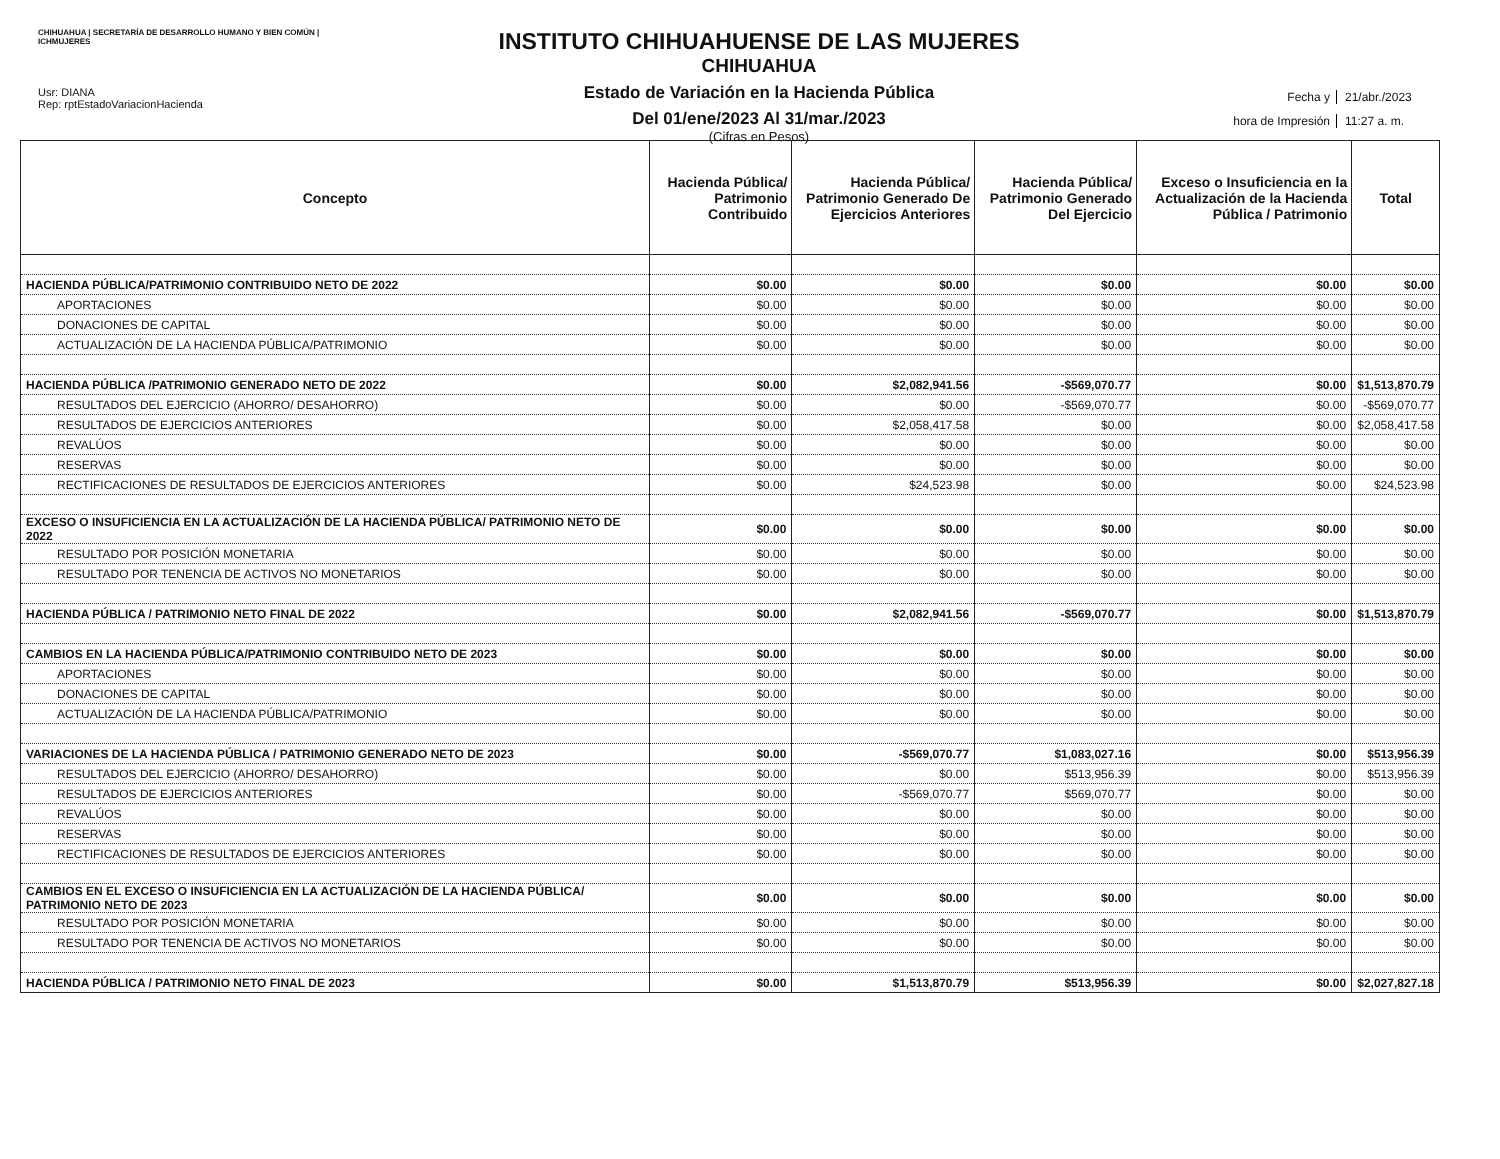CHIHUAHUA | SECRETARÍA DE DESARROLLO HUMANO Y BIEN COMÚN | ICHMUJERES
Usr: DIANA
Rep: rptEstadoVariacionHacienda
INSTITUTO CHIHUAHUENSE DE LAS MUJERES
CHIHUAHUA
Estado de Variación en la Hacienda Pública
Del 01/ene/2023 Al 31/mar./2023
(Cifras en Pesos)
Fecha y 21/abr./2023
hora de Impresión 11:27 a. m.
| Concepto | Hacienda Pública/ Patrimonio Contribuido | Hacienda Pública/ Patrimonio Generado De Ejercicios Anteriores | Hacienda Pública/ Patrimonio Generado Del Ejercicio | Exceso o Insuficiencia en la Actualización de la Hacienda Pública / Patrimonio | Total |
| --- | --- | --- | --- | --- | --- |
| HACIENDA PÚBLICA/PATRIMONIO CONTRIBUIDO NETO DE 2022 | $0.00 | $0.00 | $0.00 | $0.00 | $0.00 |
| APORTACIONES | $0.00 | $0.00 | $0.00 | $0.00 | $0.00 |
| DONACIONES DE CAPITAL | $0.00 | $0.00 | $0.00 | $0.00 | $0.00 |
| ACTUALIZACIÓN DE LA HACIENDA PÚBLICA/PATRIMONIO | $0.00 | $0.00 | $0.00 | $0.00 | $0.00 |
| HACIENDA PÚBLICA /PATRIMONIO GENERADO NETO DE 2022 | $0.00 | $2,082,941.56 | -$569,070.77 | $0.00 | $1,513,870.79 |
| RESULTADOS DEL EJERCICIO (AHORRO/ DESAHORRO) | $0.00 | $0.00 | -$569,070.77 | $0.00 | -$569,070.77 |
| RESULTADOS DE EJERCICIOS ANTERIORES | $0.00 | $2,058,417.58 | $0.00 | $0.00 | $2,058,417.58 |
| REVALÚOS | $0.00 | $0.00 | $0.00 | $0.00 | $0.00 |
| RESERVAS | $0.00 | $0.00 | $0.00 | $0.00 | $0.00 |
| RECTIFICACIONES DE RESULTADOS DE EJERCICIOS ANTERIORES | $0.00 | $24,523.98 | $0.00 | $0.00 | $24,523.98 |
| EXCESO O INSUFICIENCIA EN LA ACTUALIZACIÓN DE LA HACIENDA PÚBLICA/ PATRIMONIO NETO DE 2022 | $0.00 | $0.00 | $0.00 | $0.00 | $0.00 |
| RESULTADO POR POSICIÓN MONETARIA | $0.00 | $0.00 | $0.00 | $0.00 | $0.00 |
| RESULTADO POR TENENCIA DE ACTIVOS NO MONETARIOS | $0.00 | $0.00 | $0.00 | $0.00 | $0.00 |
| HACIENDA PÚBLICA / PATRIMONIO NETO FINAL DE 2022 | $0.00 | $2,082,941.56 | -$569,070.77 | $0.00 | $1,513,870.79 |
| CAMBIOS EN LA HACIENDA PÚBLICA/PATRIMONIO CONTRIBUIDO NETO DE 2023 | $0.00 | $0.00 | $0.00 | $0.00 | $0.00 |
| APORTACIONES | $0.00 | $0.00 | $0.00 | $0.00 | $0.00 |
| DONACIONES DE CAPITAL | $0.00 | $0.00 | $0.00 | $0.00 | $0.00 |
| ACTUALIZACIÓN DE LA HACIENDA PÚBLICA/PATRIMONIO | $0.00 | $0.00 | $0.00 | $0.00 | $0.00 |
| VARIACIONES DE LA HACIENDA PÚBLICA / PATRIMONIO GENERADO NETO DE 2023 | $0.00 | -$569,070.77 | $1,083,027.16 | $0.00 | $513,956.39 |
| RESULTADOS DEL EJERCICIO (AHORRO/ DESAHORRO) | $0.00 | $0.00 | $513,956.39 | $0.00 | $513,956.39 |
| RESULTADOS DE EJERCICIOS ANTERIORES | $0.00 | -$569,070.77 | $569,070.77 | $0.00 | $0.00 |
| REVALÚOS | $0.00 | $0.00 | $0.00 | $0.00 | $0.00 |
| RESERVAS | $0.00 | $0.00 | $0.00 | $0.00 | $0.00 |
| RECTIFICACIONES DE RESULTADOS DE EJERCICIOS ANTERIORES | $0.00 | $0.00 | $0.00 | $0.00 | $0.00 |
| CAMBIOS EN EL EXCESO O INSUFICIENCIA EN LA ACTUALIZACIÓN DE LA HACIENDA PÚBLICA/ PATRIMONIO NETO DE 2023 | $0.00 | $0.00 | $0.00 | $0.00 | $0.00 |
| RESULTADO POR POSICIÓN MONETARIA | $0.00 | $0.00 | $0.00 | $0.00 | $0.00 |
| RESULTADO POR TENENCIA DE ACTIVOS NO MONETARIOS | $0.00 | $0.00 | $0.00 | $0.00 | $0.00 |
| HACIENDA PÚBLICA / PATRIMONIO NETO FINAL DE 2023 | $0.00 | $1,513,870.79 | $513,956.39 | $0.00 | $2,027,827.18 |